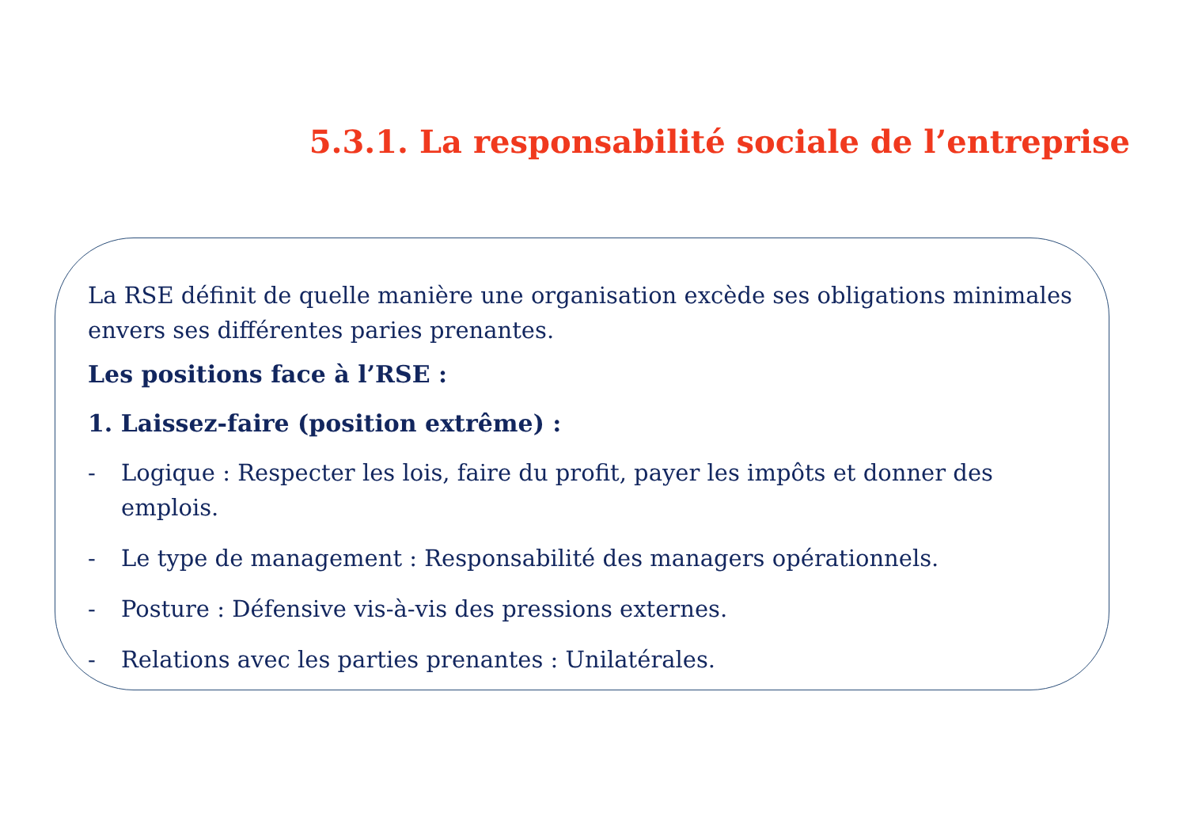5.3.1. La responsabilité sociale de l’entreprise
La RSE définit de quelle manière une organisation excède ses obligations minimales envers ses différentes paries prenantes.
Les positions face à l’RSE :
1. Laissez-faire (position extrême) :
- Logique : Respecter les lois, faire du profit, payer les impôts et donner des emplois.
- Le type de management : Responsabilité des managers opérationnels.
- Posture : Défensive vis-à-vis des pressions externes.
- Relations avec les parties prenantes : Unilatérales.